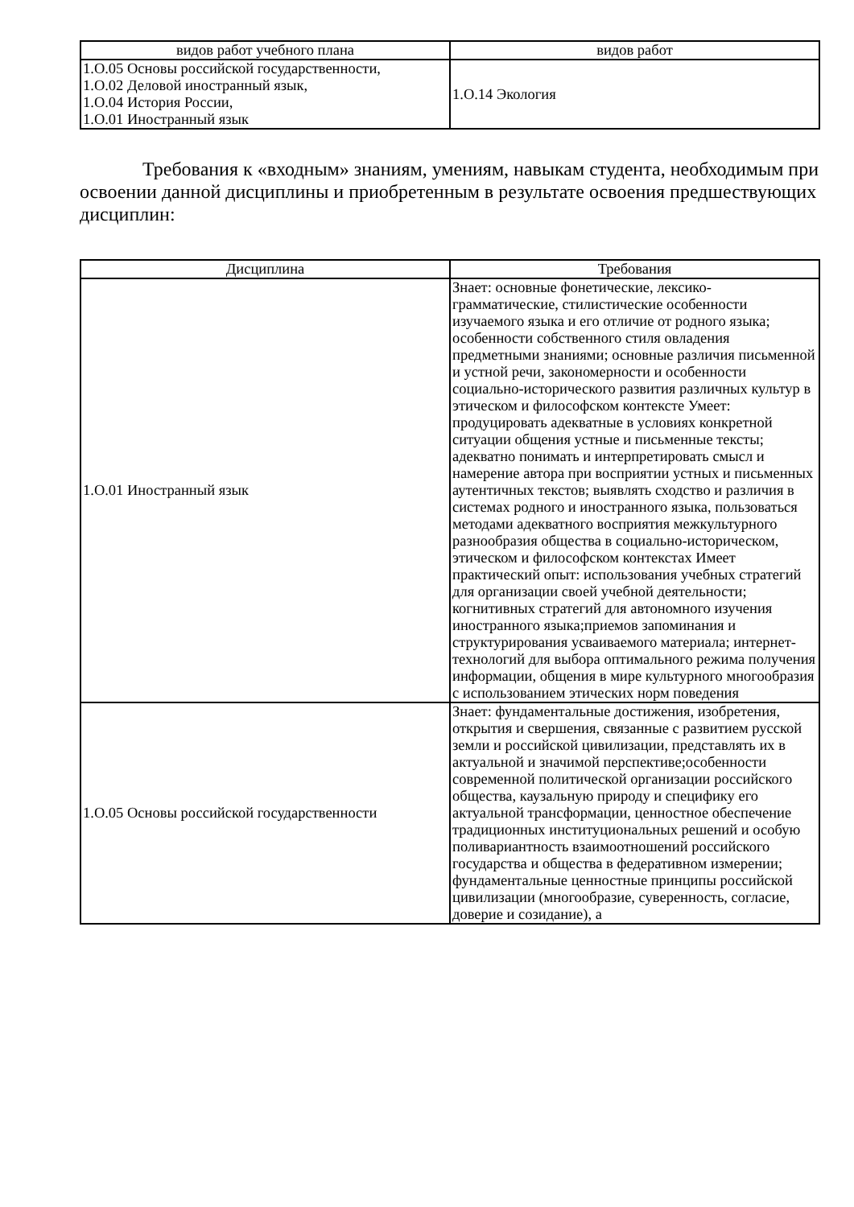| видов работ учебного плана | видов работ |
| --- | --- |
| 1.О.05 Основы российской государственности, 1.О.02 Деловой иностранный язык, 1.О.04 История России, 1.О.01 Иностранный язык | 1.О.14 Экология |
Требования к «входным» знаниям, умениям, навыкам студента, необходимым при освоении данной дисциплины и приобретенным в результате освоения предшествующих дисциплин:
| Дисциплина | Требования |
| --- | --- |
| 1.О.01 Иностранный язык | Знает: основные фонетические, лексико-грамматические, стилистические особенности изучаемого языка и его отличие от родного языка; особенности собственного стиля овладения предметными знаниями; основные различия письменной и устной речи, закономерности и особенности социально-исторического развития различных культур в этическом и философском контексте Умеет: продуцировать адекватные в условиях конкретной ситуации общения устные и письменные тексты; адекватно понимать и интерпретировать смысл и намерение автора при восприятии устных и письменных аутентичных текстов; выявлять сходство и различия в системах родного и иностранного языка, пользоваться методами адекватного восприятия межкультурного разнообразия общества в социально-историческом, этическом и философском контекстах Имеет практический опыт: использования учебных стратегий для организации своей учебной деятельности; когнитивных стратегий для автономного изучения иностранного языка;приемов запоминания и структурирования усваиваемого материала; интернет-технологий для выбора оптимального режима получения информации, общения в мире культурного многообразия с использованием этических норм поведения |
| 1.О.05 Основы российской государственности | Знает: фундаментальные достижения, изобретения, открытия и свершения, связанные с развитием русской земли и российской цивилизации, представлять их в актуальной и значимой перспективе;особенности современной политической организации российского общества, каузальную природу и специфику его актуальной трансформации, ценностное обеспечение традиционных институциональных решений и особую поливариантность взаимоотношений российского государства и общества в федеративном измерении; фундаментальные ценностные принципы российской цивилизации (многообразие, суверенность, согласие, доверие и созидание), а |